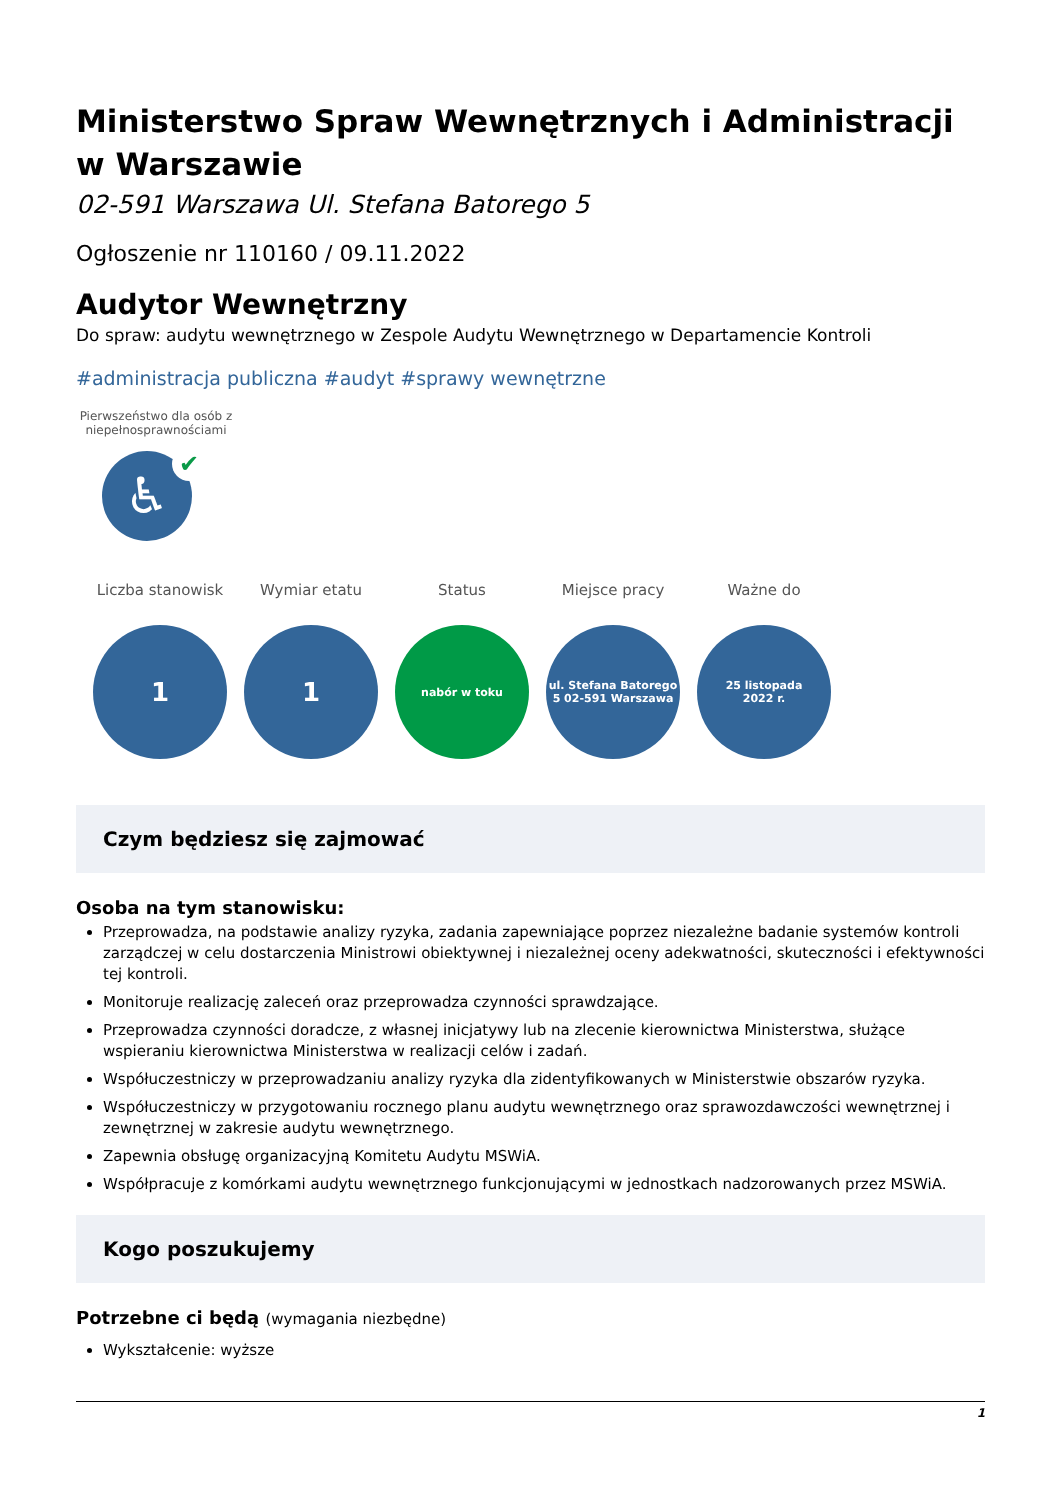Ministerstwo Spraw Wewnętrznych i Administracji w Warszawie
02-591 Warszawa Ul. Stefana Batorego 5
Ogłoszenie nr 110160 / 09.11.2022
Audytor Wewnętrzny
Do spraw: audytu wewnętrznego w Zespole Audytu Wewnętrznego w Departamencie Kontroli
#administracja publiczna #audyt #sprawy wewnętrzne
Pierwszeństwo dla osób z niepełnosprawnościami
♿ ✔
Liczba stanowisk
1
Wymiar etatu
1
Status
nabór w toku
Miejsce pracy
ul. Stefana Batorego
5 02-591 Warszawa
Ważne do
25 listopada
2022 r.
Czym będziesz się zajmować
Osoba na tym stanowisku:
Przeprowadza, na podstawie analizy ryzyka, zadania zapewniające poprzez niezależne badanie systemów kontroli zarządczej w celu dostarczenia Ministrowi obiektywnej i niezależnej oceny adekwatności, skuteczności i efektywności tej kontroli.
Monitoruje realizację zaleceń oraz przeprowadza czynności sprawdzające.
Przeprowadza czynności doradcze, z własnej inicjatywy lub na zlecenie kierownictwa Ministerstwa, służące wspieraniu kierownictwa Ministerstwa w realizacji celów i zadań.
Współuczestniczy w przeprowadzaniu analizy ryzyka dla zidentyfikowanych w Ministerstwie obszarów ryzyka.
Współuczestniczy w przygotowaniu rocznego planu audytu wewnętrznego oraz sprawozdawczości wewnętrznej i zewnętrznej w zakresie audytu wewnętrznego.
Zapewnia obsługę organizacyjną Komitetu Audytu MSWiA.
Współpracuje z komórkami audytu wewnętrznego funkcjonującymi w jednostkach nadzorowanych przez MSWiA.
Kogo poszukujemy
Potrzebne ci będą (wymagania niezbędne)
Wykształcenie: wyższe
1